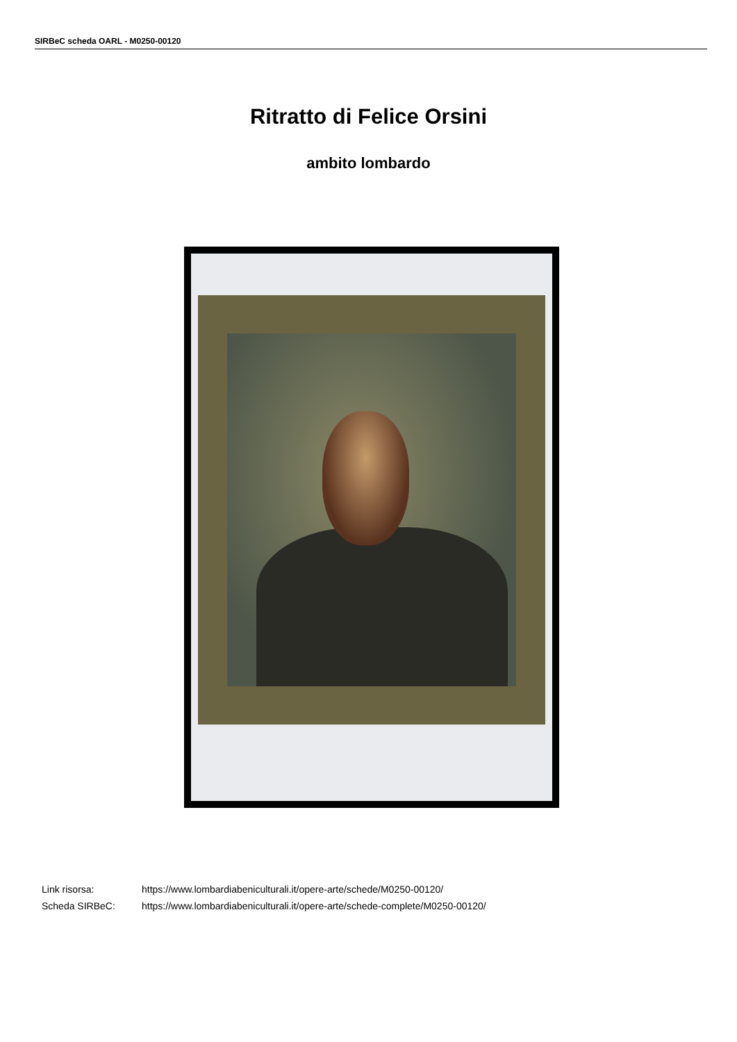SIRBeC scheda OARL - M0250-00120
Ritratto di Felice Orsini
ambito lombardo
| Link risorsa: | https://www.lombardiabeniculturali.it/opere-arte/schede/M0250-00120/ |
| Scheda SIRBeC: | https://www.lombardiabeniculturali.it/opere-arte/schede-complete/M0250-00120/ |